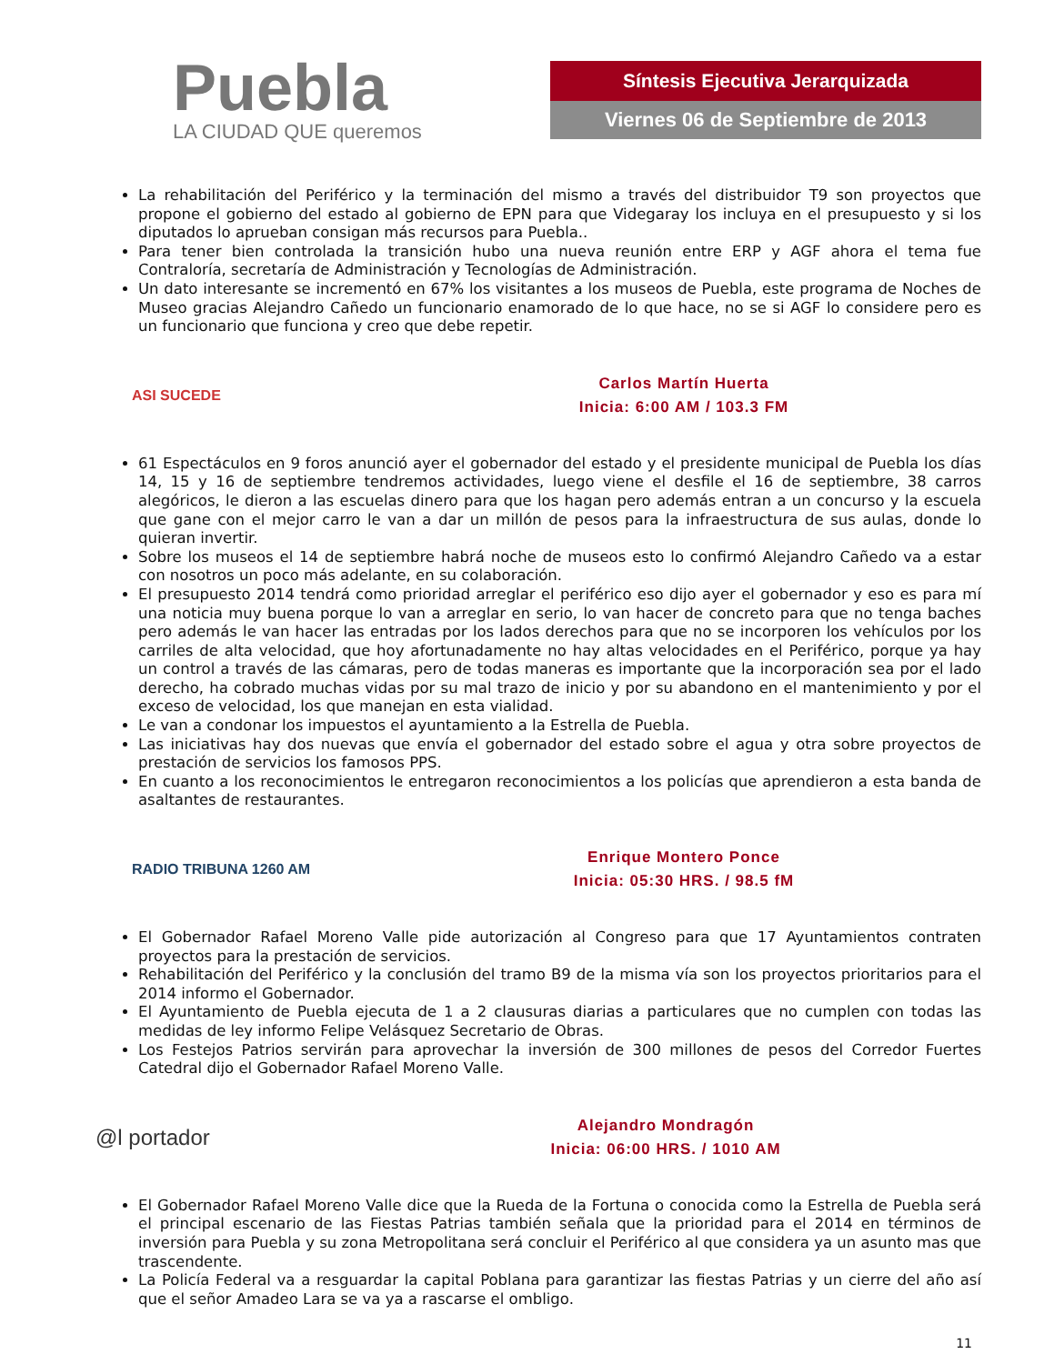Puebla
LA CIUDAD QUE queremos
Síntesis Ejecutiva Jerarquizada
Viernes 06 de Septiembre de 2013
La rehabilitación del Periférico y la terminación del mismo a través del distribuidor T9 son proyectos que propone el gobierno del estado al gobierno de EPN para que Videgaray los incluya en el presupuesto y si los diputados lo aprueban consigan más recursos para Puebla..
Para tener bien controlada la transición hubo una nueva reunión entre ERP y AGF ahora el tema fue Contraloría, secretaría de Administración y Tecnologías de Administración.
Un dato interesante se incrementó en 67% los visitantes a los museos de Puebla, este programa de Noches de Museo gracias Alejandro Cañedo un funcionario enamorado de lo que hace, no se si AGF lo considere pero es un funcionario que funciona y creo que debe repetir.
ASI SUCEDE
Carlos Martín Huerta
Inicia: 6:00 AM / 103.3 FM
61 Espectáculos en 9 foros anunció ayer el gobernador del estado y el presidente municipal de Puebla los días 14, 15 y 16 de septiembre tendremos actividades, luego viene el desfile el 16 de septiembre, 38 carros alegóricos, le dieron a las escuelas dinero para que los hagan pero además entran a un concurso y la escuela que gane con el mejor carro le van a dar un millón de pesos para la infraestructura de sus aulas, donde lo quieran invertir.
Sobre los museos el 14 de septiembre habrá noche de museos esto lo confirmó Alejandro Cañedo va a estar con nosotros un poco más adelante, en su colaboración.
El presupuesto 2014 tendrá como prioridad arreglar el periférico eso dijo ayer el gobernador y eso es para mí una noticia muy buena porque lo van a arreglar en serio, lo van hacer de concreto para que no tenga baches pero además le van hacer las entradas por los lados derechos para que no se incorporen los vehículos por los carriles de alta velocidad, que hoy afortunadamente no hay altas velocidades en el Periférico, porque ya hay un control a través de las cámaras, pero de todas maneras es importante que la incorporación sea por el lado derecho, ha cobrado muchas vidas por su mal trazo de inicio y por su abandono en el mantenimiento y por el exceso de velocidad, los que manejan en esta vialidad.
Le van a condonar los impuestos el ayuntamiento a la Estrella de Puebla.
Las iniciativas hay dos nuevas que envía el gobernador del estado sobre el agua y otra sobre proyectos de prestación de servicios los famosos PPS.
En cuanto a los reconocimientos le entregaron reconocimientos a los policías que aprendieron a esta banda de asaltantes de restaurantes.
RADIO TRIBUNA 1260 AM
Enrique Montero Ponce
Inicia: 05:30 HRS. / 98.5 fM
El Gobernador Rafael Moreno Valle pide autorización al Congreso para que 17 Ayuntamientos contraten proyectos para la prestación de servicios.
Rehabilitación del Periférico y la conclusión del tramo B9 de la misma vía son los proyectos prioritarios para el 2014 informo el Gobernador.
El Ayuntamiento de Puebla ejecuta de 1 a 2 clausuras diarias a particulares que no cumplen con todas las medidas de ley informo Felipe Velásquez Secretario de Obras.
Los Festejos Patrios servirán para aprovechar la inversión de 300 millones de pesos del Corredor Fuertes Catedral dijo el Gobernador Rafael Moreno Valle.
@l portador
Alejandro Mondragón
Inicia: 06:00 HRS. / 1010 AM
El Gobernador Rafael Moreno Valle dice que la Rueda de la Fortuna o conocida como la Estrella de Puebla será el principal escenario de las Fiestas Patrias también señala que la prioridad para el 2014 en términos de inversión para Puebla y su zona Metropolitana será concluir el Periférico al que considera ya un asunto mas que trascendente.
La Policía Federal va a resguardar la capital Poblana para garantizar las fiestas Patrias y un cierre del año así que el señor Amadeo Lara se va ya a rascarse el ombligo.
11